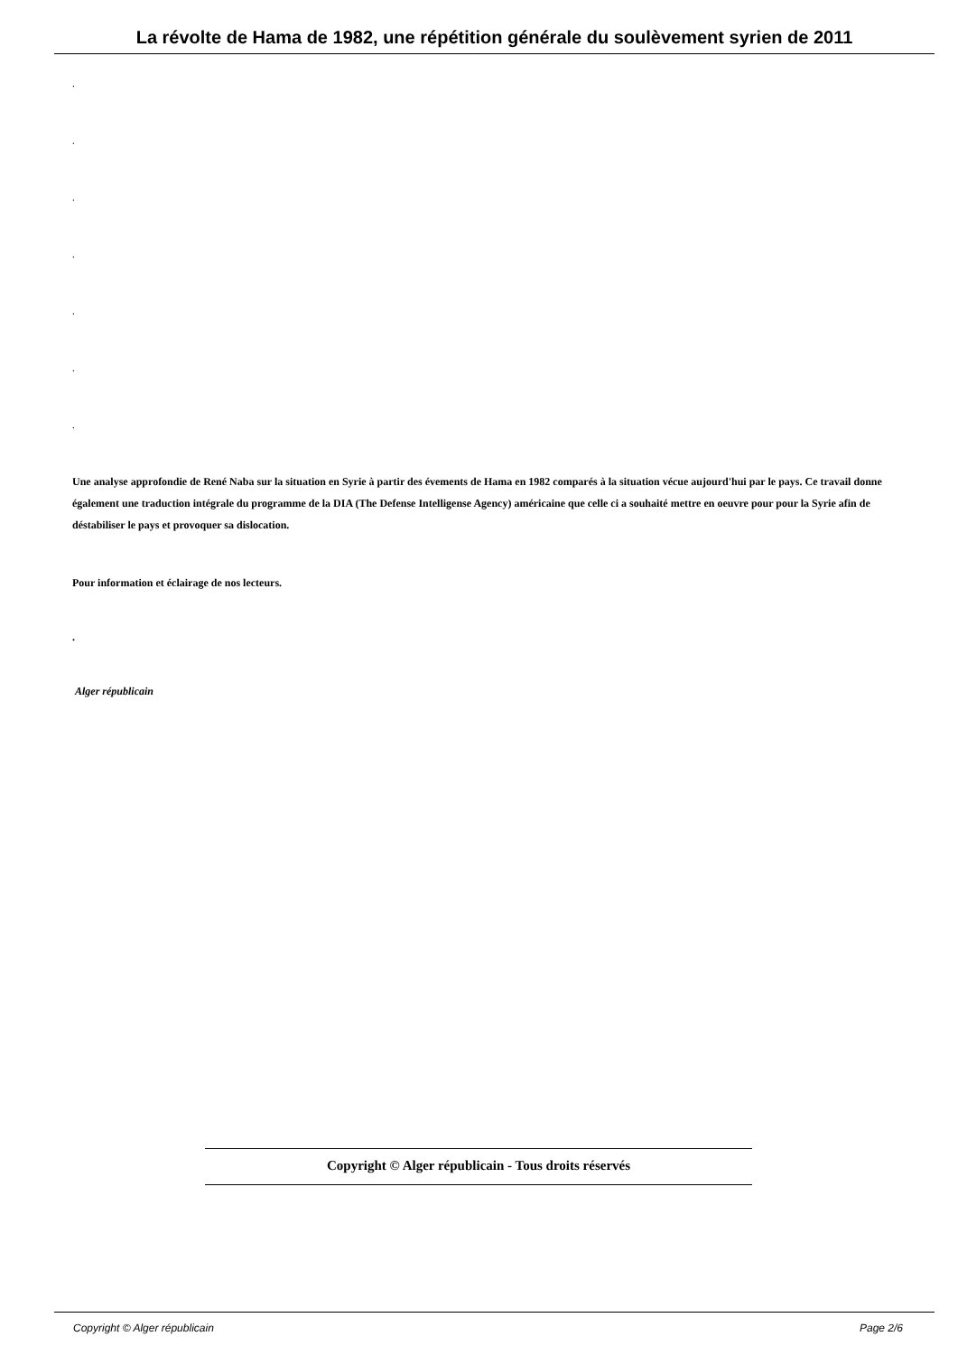La révolte de Hama de 1982, une répétition générale du soulèvement syrien de 2011
.
.
.
.
.
.
.
Une analyse approfondie de René Naba sur la situation en Syrie à partir des évements de Hama en 1982 comparés à la situation vécue aujourd'hui par le pays. Ce travail donne également une traduction intégrale du programme de la DIA (The Defense Intelligense Agency) américaine que celle ci a souhaité mettre en oeuvre pour pour la Syrie afin de déstabiliser le pays et provoquer sa dislocation.
Pour information et éclairage de nos lecteurs.
.
Alger républicain
Copyright © Alger républicain - Tous droits réservés
Copyright © Alger républicain Page 2/6